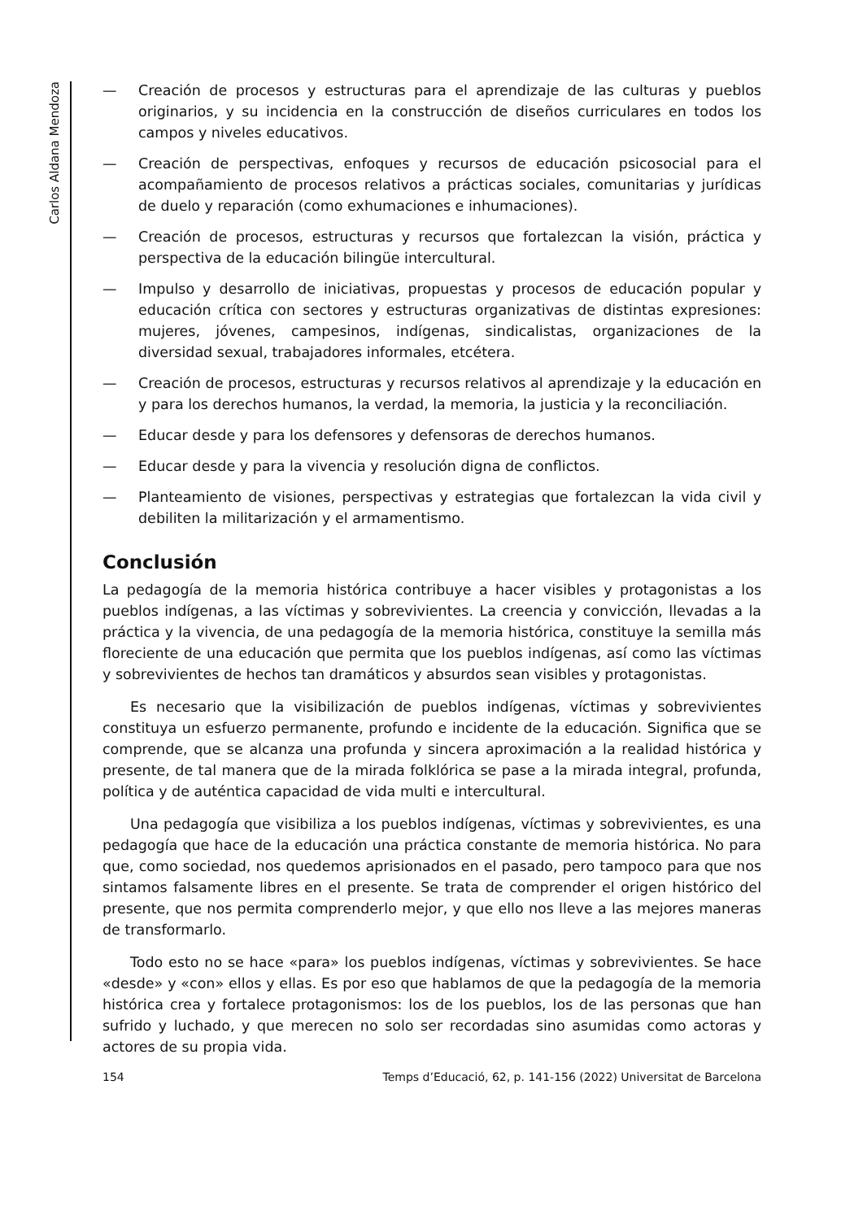Carlos Aldana Mendoza
— Creación de procesos y estructuras para el aprendizaje de las culturas y pueblos originarios, y su incidencia en la construcción de diseños curriculares en todos los campos y niveles educativos.
— Creación de perspectivas, enfoques y recursos de educación psicosocial para el acompañamiento de procesos relativos a prácticas sociales, comunitarias y jurídicas de duelo y reparación (como exhumaciones e inhumaciones).
— Creación de procesos, estructuras y recursos que fortalezcan la visión, práctica y perspectiva de la educación bilingüe intercultural.
— Impulso y desarrollo de iniciativas, propuestas y procesos de educación popular y educación crítica con sectores y estructuras organizativas de distintas expresiones: mujeres, jóvenes, campesinos, indígenas, sindicalistas, organizaciones de la diversidad sexual, trabajadores informales, etcétera.
— Creación de procesos, estructuras y recursos relativos al aprendizaje y la educación en y para los derechos humanos, la verdad, la memoria, la justicia y la reconciliación.
— Educar desde y para los defensores y defensoras de derechos humanos.
— Educar desde y para la vivencia y resolución digna de conflictos.
— Planteamiento de visiones, perspectivas y estrategias que fortalezcan la vida civil y debiliten la militarización y el armamentismo.
Conclusión
La pedagogía de la memoria histórica contribuye a hacer visibles y protagonistas a los pueblos indígenas, a las víctimas y sobrevivientes. La creencia y convicción, llevadas a la práctica y la vivencia, de una pedagogía de la memoria histórica, constituye la semilla más floreciente de una educación que permita que los pueblos indígenas, así como las víctimas y sobrevivientes de hechos tan dramáticos y absurdos sean visibles y protagonistas.
Es necesario que la visibilización de pueblos indígenas, víctimas y sobrevivientes constituya un esfuerzo permanente, profundo e incidente de la educación. Significa que se comprende, que se alcanza una profunda y sincera aproximación a la realidad histórica y presente, de tal manera que de la mirada folklórica se pase a la mirada integral, profunda, política y de auténtica capacidad de vida multi e intercultural.
Una pedagogía que visibiliza a los pueblos indígenas, víctimas y sobrevivientes, es una pedagogía que hace de la educación una práctica constante de memoria histórica. No para que, como sociedad, nos quedemos aprisionados en el pasado, pero tampoco para que nos sintamos falsamente libres en el presente. Se trata de comprender el origen histórico del presente, que nos permita comprenderlo mejor, y que ello nos lleve a las mejores maneras de transformarlo.
Todo esto no se hace «para» los pueblos indígenas, víctimas y sobrevivientes. Se hace «desde» y «con» ellos y ellas. Es por eso que hablamos de que la pedagogía de la memoria histórica crea y fortalece protagonismos: los de los pueblos, los de las personas que han sufrido y luchado, y que merecen no solo ser recordadas sino asumidas como actoras y actores de su propia vida.
154 Temps d’Educació, 62, p. 141-156 (2022) Universitat de Barcelona